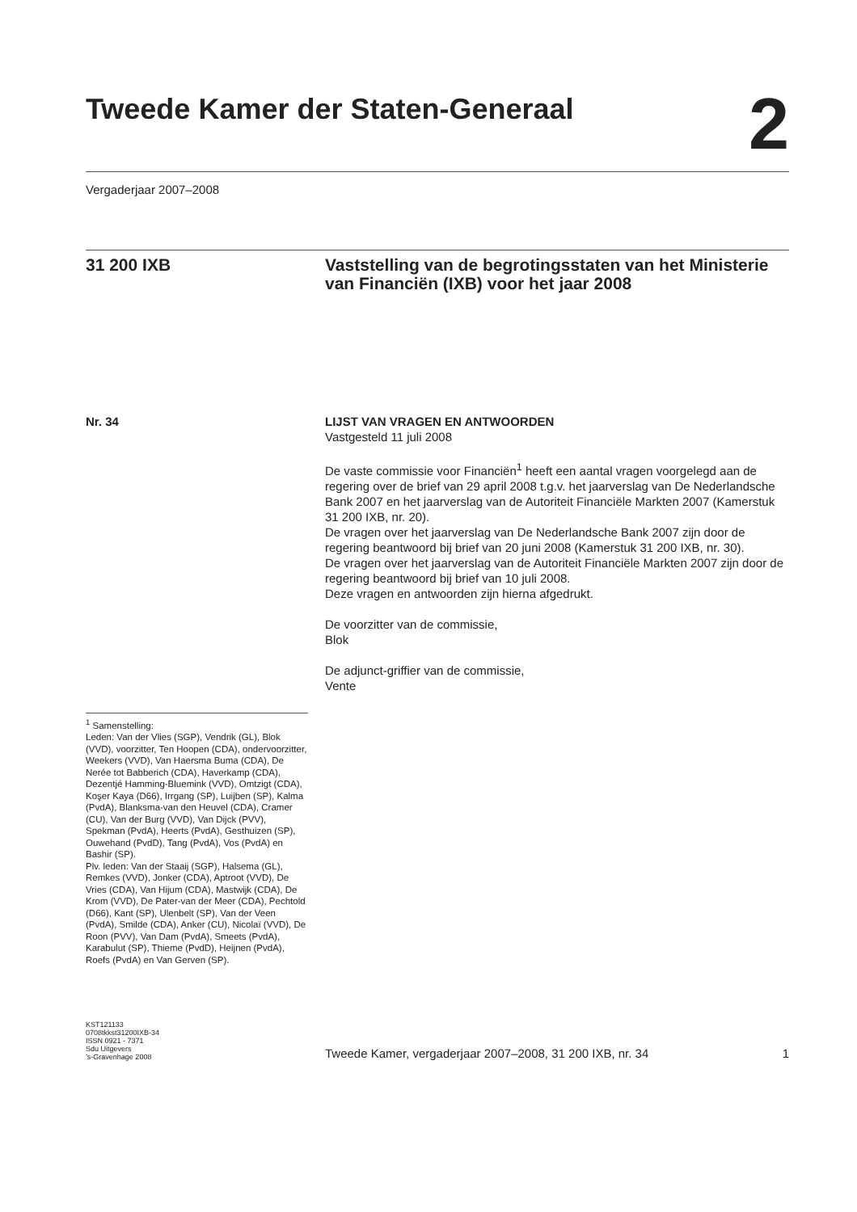Tweede Kamer der Staten-Generaal
2
Vergaderjaar 2007–2008
31 200 IXB Vaststelling van de begrotingsstaten van het Ministerie van Financiën (IXB) voor het jaar 2008
Nr. 34 LIJST VAN VRAGEN EN ANTWOORDEN
Vastgesteld 11 juli 2008
De vaste commissie voor Financiën<sup>1</sup> heeft een aantal vragen voorgelegd aan de regering over de brief van 29 april 2008 t.g.v. het jaarverslag van De Nederlandsche Bank 2007 en het jaarverslag van de Autoriteit Financiële Markten 2007 (Kamerstuk 31 200 IXB, nr. 20).
De vragen over het jaarverslag van De Nederlandsche Bank 2007 zijn door de regering beantwoord bij brief van 20 juni 2008 (Kamerstuk 31 200 IXB, nr. 30).
De vragen over het jaarverslag van de Autoriteit Financiële Markten 2007 zijn door de regering beantwoord bij brief van 10 juli 2008.
Deze vragen en antwoorden zijn hierna afgedrukt.
De voorzitter van de commissie,
Blok
De adjunct-griffier van de commissie,
Vente
<sup>1</sup> Samenstelling:
Leden: Van der Vlies (SGP), Vendrik (GL), Blok (VVD), voorzitter, Ten Hoopen (CDA), ondervoorzitter, Weekers (VVD), Van Haersma Buma (CDA), De Nerée tot Babberich (CDA), Haverkamp (CDA), Dezentjé Hamming-Bluemink (VVD), Omtzigt (CDA), Koşer Kaya (D66), Irrgang (SP), Luijben (SP), Kalma (PvdA), Blanksma-van den Heuvel (CDA), Cramer (CU), Van der Burg (VVD), Van Dijck (PVV), Spekman (PvdA), Heerts (PvdA), Gesthuizen (SP), Ouwehand (PvdD), Tang (PvdA), Vos (PvdA) en Bashir (SP).
Plv. leden: Van der Staaij (SGP), Halsema (GL), Remkes (VVD), Jonker (CDA), Aptroot (VVD), De Vries (CDA), Van Hijum (CDA), Mastwijk (CDA), De Krom (VVD), De Pater-van der Meer (CDA), Pechtold (D66), Kant (SP), Ulenbelt (SP), Van der Veen (PvdA), Smilde (CDA), Anker (CU), Nicolaï (VVD), De Roon (PVV), Van Dam (PvdA), Smeets (PvdA), Karabulut (SP), Thieme (PvdD), Heijnen (PvdA), Roefs (PvdA) en Van Gerven (SP).
KST121133
0708tkkst31200IXB-34
ISSN 0921 - 7371
Sdu Uitgevers
’s-Gravenhage 2008
Tweede Kamer, vergaderjaar 2007–2008, 31 200 IXB, nr. 34 1